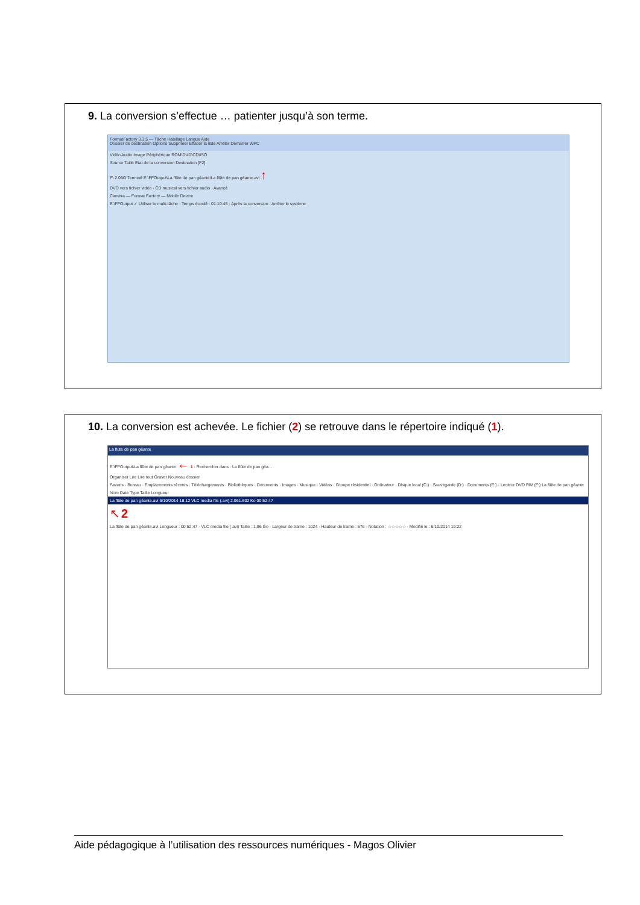9. La conversion s’effectue … patienter jusqu’à son terme.
FormatFactory 3.3.5 — Tâche Habillage Langue Aide
Dossier de destination Options Supprimer Effacer la liste Arrêter Démarrer WPC
Vidéo Audio Image Périphérique ROM\DVD\CD\ISO
Source Taille Etat de la conversion Destination [F2]
F\ 2.09G Terminé E:\FFOutput\La flûte de pan géante\La flûte de pan géante.avi ↑
DVD vers fichier vidéo · CD musical vers fichier audio · Avancé
Camera — Format Factory — Mobile Device
E:\FFOutput ✓ Utiliser le multi-tâche · Temps écoulé : 01:10:45 · Après la conversion : Arrêter le système
10. La conversion est achevée. Le fichier (2) se retrouve dans le répertoire indiqué (1).
La flûte de pan géante
E:\FFOutput\La flûte de pan géante ← 1 · Rechercher dans : La flûte de pan géa...
Organiser Lire Lire tout Graver Nouveau dossier
Favoris · Bureau · Emplacements récents · Téléchargements · Bibliothèques · Documents · Images · Musique · Vidéos · Groupe résidentiel · Ordinateur · Disque local (C:) · Sauvegarde (D:) · Documents (E:) · Lecteur DVD RW (F:) La flûte de pan géante
Nom Date Type Taille Longueur
La flûte de pan géante.avi 6/10/2014 18:12 VLC media file (.avi) 2.061.602 Ko 00:52:47
↖ 2
La flûte de pan géante.avi Longueur : 00:52:47 · VLC media file (.avi) Taille : 1,96 Go · Largeur de trame : 1024 · Hauteur de trame : 576 · Notation : ☆☆☆☆☆ · Modifié le : 6/10/2014 19:22
Aide pédagogique à l’utilisation des ressources numériques - Magos Olivier